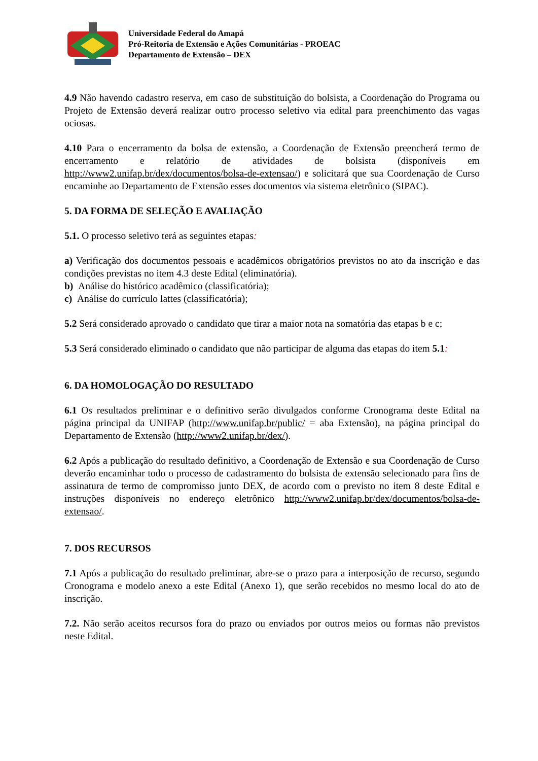Universidade Federal do Amapá
Pró-Reitoria de Extensão e Ações Comunitárias - PROEAC
Departamento de Extensão – DEX
4.9 Não havendo cadastro reserva, em caso de substituição do bolsista, a Coordenação do Programa ou Projeto de Extensão deverá realizar outro processo seletivo via edital para preenchimento das vagas ociosas.
4.10 Para o encerramento da bolsa de extensão, a Coordenação de Extensão preencherá termo de encerramento e relatório de atividades de bolsista (disponíveis em http://www2.unifap.br/dex/documentos/bolsa-de-extensao/) e solicitará que sua Coordenação de Curso encaminhe ao Departamento de Extensão esses documentos via sistema eletrônico (SIPAC).
5. DA FORMA DE SELEÇÃO E AVALIAÇÃO
5.1. O processo seletivo terá as seguintes etapas:
a) Verificação dos documentos pessoais e acadêmicos obrigatórios previstos no ato da inscrição e das condições previstas no item 4.3 deste Edital (eliminatória).
b) Análise do histórico acadêmico (classificatória);
c) Análise do currículo lattes (classificatória);
5.2 Será considerado aprovado o candidato que tirar a maior nota na somatória das etapas b e c;
5.3 Será considerado eliminado o candidato que não participar de alguma das etapas do item 5.1:
6. DA HOMOLOGAÇÃO DO RESULTADO
6.1 Os resultados preliminar e o definitivo serão divulgados conforme Cronograma deste Edital na página principal da UNIFAP (http://www.unifap.br/public/ = aba Extensão), na página principal do Departamento de Extensão (http://www2.unifap.br/dex/).
6.2 Após a publicação do resultado definitivo, a Coordenação de Extensão e sua Coordenação de Curso deverão encaminhar todo o processo de cadastramento do bolsista de extensão selecionado para fins de assinatura de termo de compromisso junto DEX, de acordo com o previsto no item 8 deste Edital e instruções disponíveis no endereço eletrônico http://www2.unifap.br/dex/documentos/bolsa-de-extensao/.
7. DOS RECURSOS
7.1 Após a publicação do resultado preliminar, abre-se o prazo para a interposição de recurso, segundo Cronograma e modelo anexo a este Edital (Anexo 1), que serão recebidos no mesmo local do ato de inscrição.
7.2. Não serão aceitos recursos fora do prazo ou enviados por outros meios ou formas não previstos neste Edital.